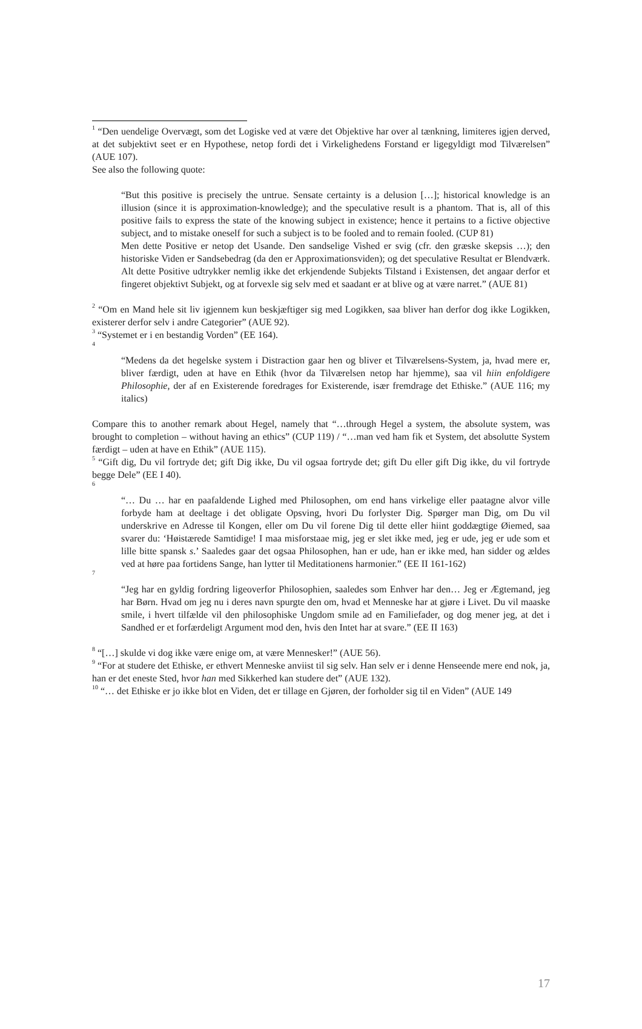<sup>1</sup> “Den uendelige Overvægt, som det Logiske ved at være det Objektive har over al tænkning, limiteres igjen derved, at det subjektivt seet er en Hypothese, netop fordi det i Virkelighedens Forstand er ligegyldigt mod Tilværelsen” (AUE 107).
See also the following quote:
“But this positive is precisely the untrue. Sensate certainty is a delusion […]; historical knowledge is an illusion (since it is approximation-knowledge); and the speculative result is a phantom. That is, all of this positive fails to express the state of the knowing subject in existence; hence it pertains to a fictive objective subject, and to mistake oneself for such a subject is to be fooled and to remain fooled. (CUP 81)
Men dette Positive er netop det Usande. Den sandselige Vished er svig (cfr. den græske skepsis …); den historiske Viden er Sandsebedrag (da den er Approximationsviden); og det speculative Resultat er Blendværk. Alt dette Positive udtrykker nemlig ikke det erkjendende Subjekts Tilstand i Existensen, det angaar derfor et fingeret objektivt Subjekt, og at forvexle sig selv med et saadant er at blive og at være narret.” (AUE 81)
<sup>2</sup> “Om en Mand hele sit liv igjennem kun beskjæftiger sig med Logikken, saa bliver han derfor dog ikke Logikken, existerer derfor selv i andre Categorier” (AUE 92).
<sup>3</sup> “Systemet er i en bestandig Vorden” (EE 164).
<sup>4</sup>
“Medens da det hegelske system i Distraction gaar hen og bliver et Tilværelsens-System, ja, hvad mere er, bliver færdigt, uden at have en Ethik (hvor da Tilværelsen netop har hjemme), saa vil hiin enfoldigere Philosophie, der af en Existerende foredrages for Existerende, især fremdrage det Ethiske.” (AUE 116; my italics)
Compare this to another remark about Hegel, namely that “…through Hegel a system, the absolute system, was brought to completion – without having an ethics” (CUP 119) / “…man ved ham fik et System, det absolutte System færdigt – uden at have en Ethik” (AUE 115).
<sup>5</sup> “Gift dig, Du vil fortryde det; gift Dig ikke, Du vil ogsaa fortryde det; gift Du eller gift Dig ikke, du vil fortryde begge Dele” (EE I 40).
<sup>6</sup>
“… Du … har en paafaldende Lighed med Philosophen, om end hans virkelige eller paatagne alvor ville forbyde ham at deeltage i det obligate Opsving, hvori Du forlyster Dig. Spørger man Dig, om Du vil underskrive en Adresse til Kongen, eller om Du vil forene Dig til dette eller hiint goddægtige Øiemed, saa svarer du: ‘Høistærede Samtidige! I maa misforstaae mig, jeg er slet ikke med, jeg er ude, jeg er ude som et lille bitte spansk s.’ Saaledes gaar det ogsaa Philosophen, han er ude, han er ikke med, han sidder og ældes ved at høre paa fortidens Sange, han lytter til Meditationens harmonier.” (EE II 161-162)
<sup>7</sup>
“Jeg har en gyldig fordring ligeoverfor Philosophien, saaledes som Enhver har den… Jeg er Ægtemand, jeg har Børn. Hvad om jeg nu i deres navn spurgte den om, hvad et Menneske har at gjøre i Livet. Du vil maaske smile, i hvert tilfælde vil den philosophiske Ungdom smile ad en Familiefader, og dog mener jeg, at det i Sandhed er et forfærdeligt Argument mod den, hvis den Intet har at svare.” (EE II 163)
<sup>8</sup> “[…] skulde vi dog ikke være enige om, at være Mennesker!” (AUE 56).
<sup>9</sup> “For at studere det Ethiske, er ethvert Menneske anviist til sig selv. Han selv er i denne Henseende mere end nok, ja, han er det eneste Sted, hvor han med Sikkerhed kan studere det” (AUE 132).
<sup>10</sup> “… det Ethiske er jo ikke blot en Viden, det er tillage en Gjøren, der forholder sig til en Viden” (AUE 149
17